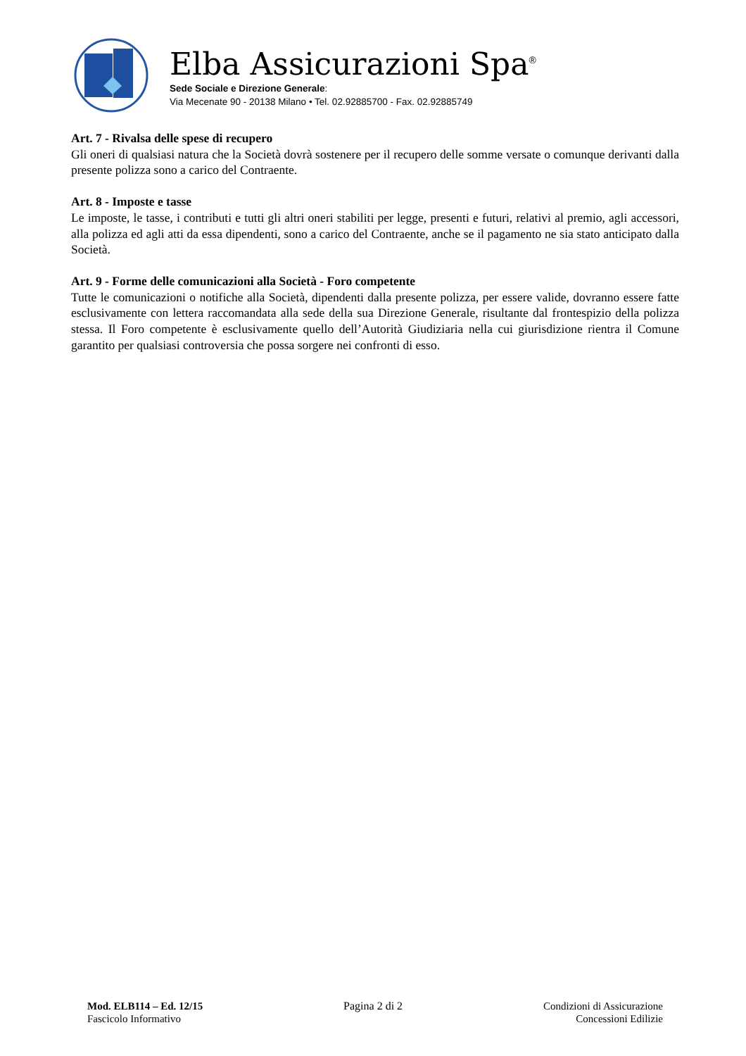Elba Assicurazioni Spa<sup>®</sup>
Sede Sociale e Direzione Generale:
Via Mecenate 90 - 20138 Milano • Tel. 02.92885700 - Fax. 02.92885749
Art. 7 - Rivalsa delle spese di recupero
Gli oneri di qualsiasi natura che la Società dovrà sostenere per il recupero delle somme versate o comunque derivanti dalla presente polizza sono a carico del Contraente.
Art. 8 - Imposte e tasse
Le imposte, le tasse, i contributi e tutti gli altri oneri stabiliti per legge, presenti e futuri, relativi al premio, agli accessori, alla polizza ed agli atti da essa dipendenti, sono a carico del Contraente, anche se il pagamento ne sia stato anticipato dalla Società.
Art. 9 - Forme delle comunicazioni alla Società - Foro competente
Tutte le comunicazioni o notifiche alla Società, dipendenti dalla presente polizza, per essere valide, dovranno essere fatte esclusivamente con lettera raccomandata alla sede della sua Direzione Generale, risultante dal frontespizio della polizza stessa. Il Foro competente è esclusivamente quello dell’Autorità Giudiziaria nella cui giurisdizione rientra il Comune garantito per qualsiasi controversia che possa sorgere nei confronti di esso.
Mod. ELB114 – Ed. 12/15
Fascicolo Informativo
Pagina 2 di 2 Condizioni di Assicurazione
Concessioni Edilizie